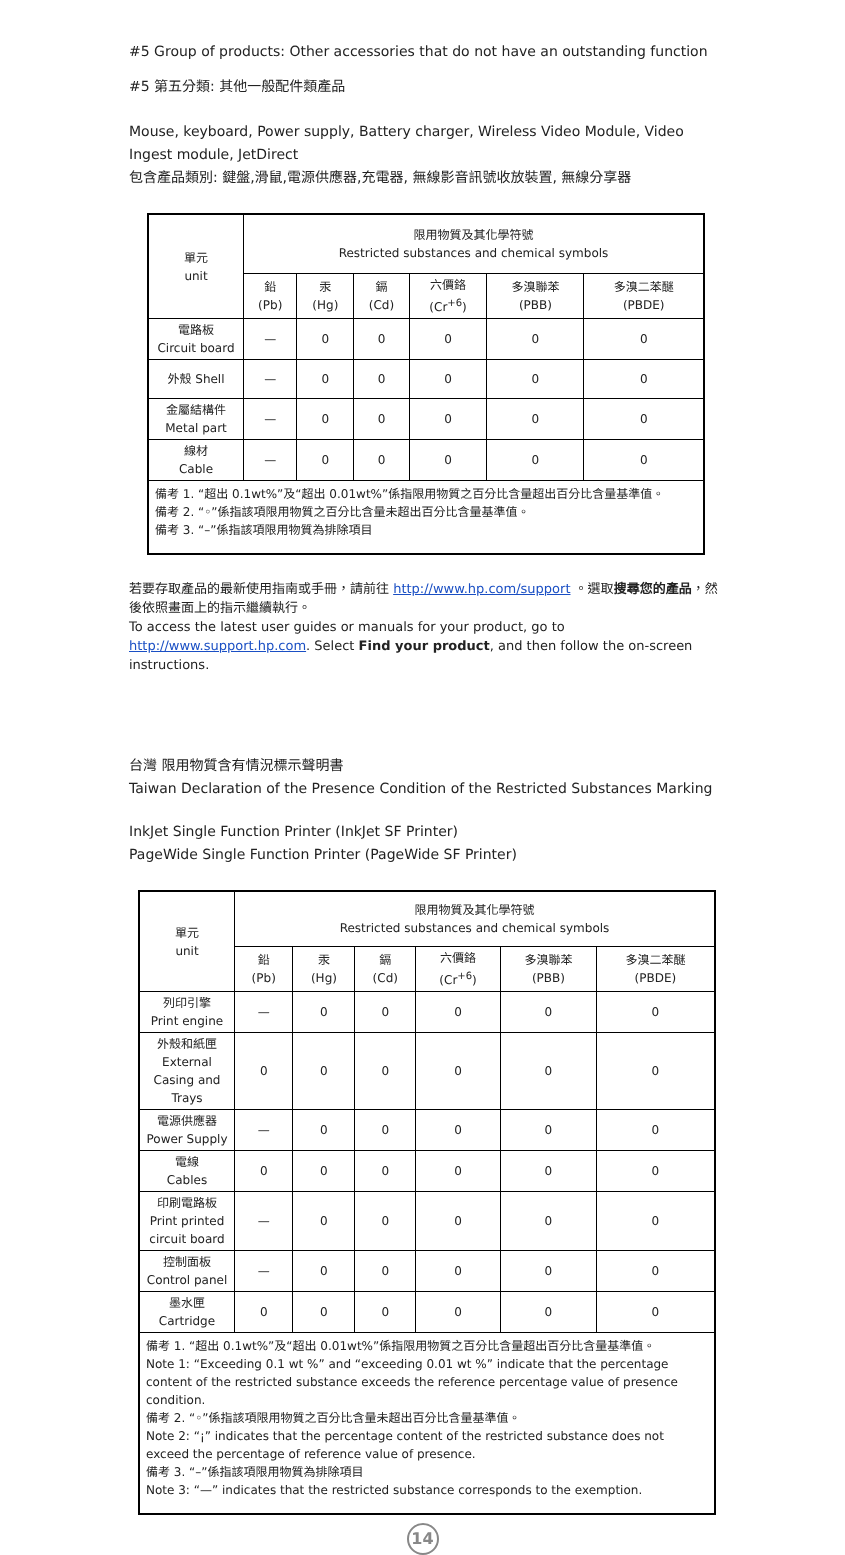#5 Group of products: Other accessories that do not have an outstanding function
#5 第五分類: 其他一般配件類產品
Mouse, keyboard, Power supply, Battery charger, Wireless Video Module, Video Ingest module, JetDirect
包含產品類別: 鍵盤,滑鼠,電源供應器,充電器, 無線影音訊號收放裝置, 無線分享器
| 單元 unit | 限用物質及其化學符號 Restricted substances and chemical symbols | | | | | |
| --- | --- | --- | --- | --- | --- | --- |
| | 鉛 (Pb) | 汞 (Hg) | 鎘 (Cd) | 六價鉻 (Cr<sup>+6</sup>) | 多溴聯苯 (PBB) | 多溴二苯醚 (PBDE) |
| 電路板 Circuit board | — | 0 | 0 | 0 | 0 | 0 |
| 外殼 Shell | — | 0 | 0 | 0 | 0 | 0 |
| 金屬結構件 Metal part | — | 0 | 0 | 0 | 0 | 0 |
| 線材 Cable | — | 0 | 0 | 0 | 0 | 0 |
| 備考 1. “超出 0.1wt%”及“超出 0.01wt%”係指限用物質之百分比含量超出百分比含量基準值。 備考 2. “◦”係指該項限用物質之百分比含量未超出百分比含量基準值。 備考 3. “–”係指該項限用物質為排除項目 | | | | | | |
若要存取產品的最新使用指南或手冊，請前往 http://www.hp.com/support 。選取搜尋您的產品，然後依照畫面上的指示繼續執行。
To access the latest user guides or manuals for your product, go to http://www.support.hp.com. Select Find your product, and then follow the on-screen instructions.
台灣 限用物質含有情況標示聲明書
Taiwan Declaration of the Presence Condition of the Restricted Substances Marking
InkJet Single Function Printer (InkJet SF Printer)
PageWide Single Function Printer (PageWide SF Printer)
| 單元 unit | 限用物質及其化學符號 Restricted substances and chemical symbols | | | | | |
| --- | --- | --- | --- | --- | --- | --- |
| | 鉛 (Pb) | 汞 (Hg) | 鎘 (Cd) | 六價鉻 (Cr<sup>+6</sup>) | 多溴聯苯 (PBB) | 多溴二苯醚 (PBDE) |
| 列印引擎 Print engine | — | 0 | 0 | 0 | 0 | 0 |
| 外殼和紙匣 External Casing and Trays | 0 | 0 | 0 | 0 | 0 | 0 |
| 電源供應器 Power Supply | — | 0 | 0 | 0 | 0 | 0 |
| 電線 Cables | 0 | 0 | 0 | 0 | 0 | 0 |
| 印刷電路板 Print printed circuit board | — | 0 | 0 | 0 | 0 | 0 |
| 控制面板 Control panel | — | 0 | 0 | 0 | 0 | 0 |
| 墨水匣 Cartridge | 0 | 0 | 0 | 0 | 0 | 0 |
| 備考 1. “超出 0.1wt%”及“超出 0.01wt%”係指限用物質之百分比含量超出百分比含量基準值。 Note 1: “Exceeding 0.1 wt %” and “exceeding 0.01 wt %” indicate that the percentage content of the restricted substance exceeds the reference percentage value of presence condition. 備考 2. “◦”係指該項限用物質之百分比含量未超出百分比含量基準值。 Note 2: “¡” indicates that the percentage content of the restricted substance does not exceed the percentage of reference value of presence. 備考 3. “–”係指該項限用物質為排除項目 Note 3: “—” indicates that the restricted substance corresponds to the exemption. | | | | | | |
14